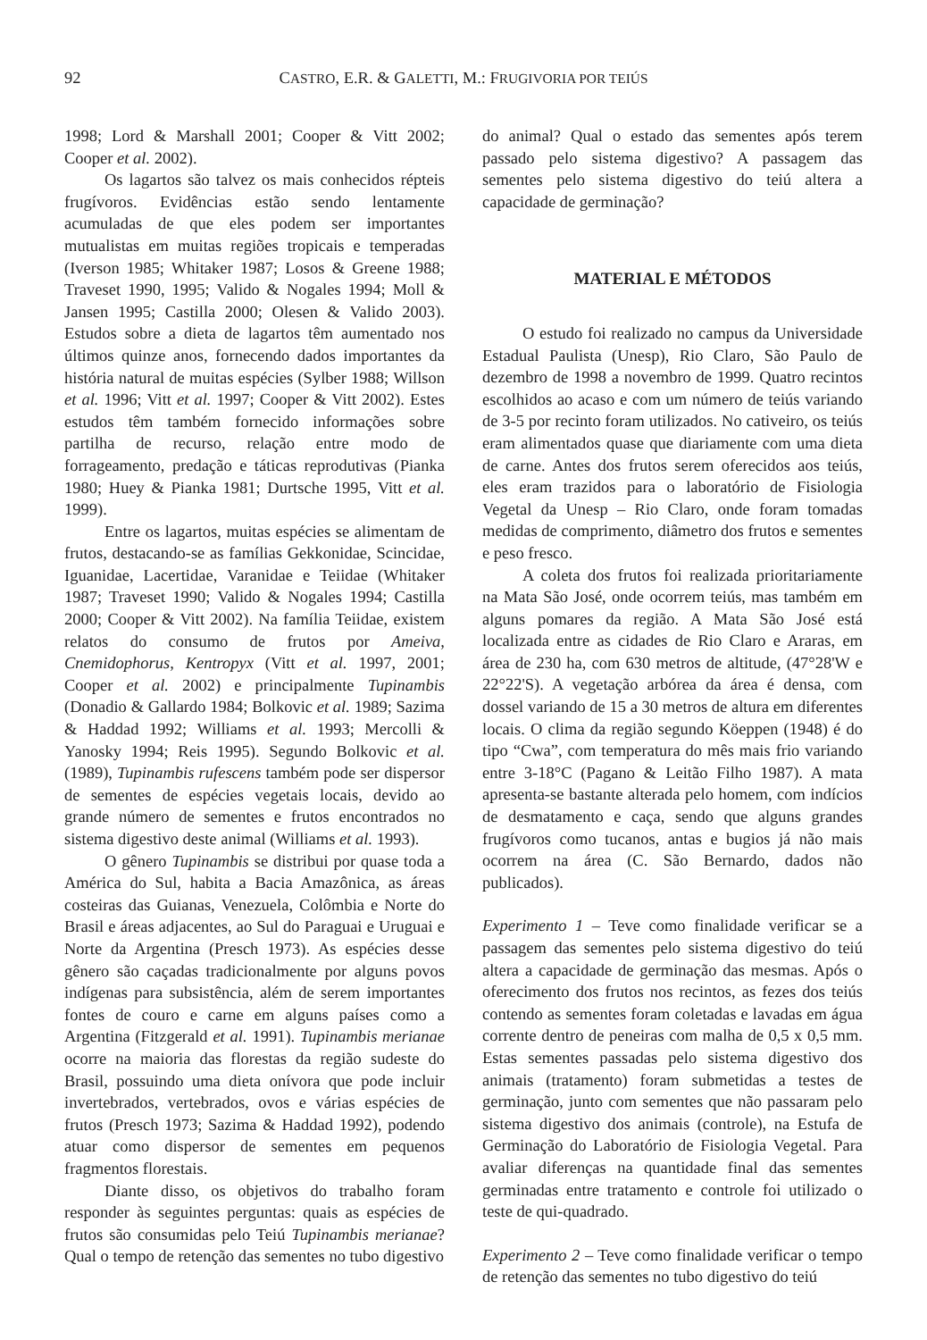92 CASTRO, E.R. & GALETTI, M.: FRUGIVORIA POR TEIÚS
1998; Lord & Marshall 2001; Cooper & Vitt 2002; Cooper et al. 2002).
Os lagartos são talvez os mais conhecidos répteis frugívoros. Evidências estão sendo lentamente acumuladas de que eles podem ser importantes mutualistas em muitas regiões tropicais e temperadas (Iverson 1985; Whitaker 1987; Losos & Greene 1988; Traveset 1990, 1995; Valido & Nogales 1994; Moll & Jansen 1995; Castilla 2000; Olesen & Valido 2003). Estudos sobre a dieta de lagartos têm aumentado nos últimos quinze anos, fornecendo dados importantes da história natural de muitas espécies (Sylber 1988; Willson et al. 1996; Vitt et al. 1997; Cooper & Vitt 2002). Estes estudos têm também fornecido informações sobre partilha de recurso, relação entre modo de forrageamento, predação e táticas reprodutivas (Pianka 1980; Huey & Pianka 1981; Durtsche 1995, Vitt et al. 1999).
Entre os lagartos, muitas espécies se alimentam de frutos, destacando-se as famílias Gekkonidae, Scincidae, Iguanidae, Lacertidae, Varanidae e Teiidae (Whitaker 1987; Traveset 1990; Valido & Nogales 1994; Castilla 2000; Cooper & Vitt 2002). Na família Teiidae, existem relatos do consumo de frutos por Ameiva, Cnemidophorus, Kentropyx (Vitt et al. 1997, 2001; Cooper et al. 2002) e principalmente Tupinambis (Donadio & Gallardo 1984; Bolkovic et al. 1989; Sazima & Haddad 1992; Williams et al. 1993; Mercolli & Yanosky 1994; Reis 1995). Segundo Bolkovic et al. (1989), Tupinambis rufescens também pode ser dispersor de sementes de espécies vegetais locais, devido ao grande número de sementes e frutos encontrados no sistema digestivo deste animal (Williams et al. 1993).
O gênero Tupinambis se distribui por quase toda a América do Sul, habita a Bacia Amazônica, as áreas costeiras das Guianas, Venezuela, Colômbia e Norte do Brasil e áreas adjacentes, ao Sul do Paraguai e Uruguai e Norte da Argentina (Presch 1973). As espécies desse gênero são caçadas tradicionalmente por alguns povos indígenas para subsistência, além de serem importantes fontes de couro e carne em alguns países como a Argentina (Fitzgerald et al. 1991). Tupinambis merianae ocorre na maioria das florestas da região sudeste do Brasil, possuindo uma dieta onívora que pode incluir invertebrados, vertebrados, ovos e várias espécies de frutos (Presch 1973; Sazima & Haddad 1992), podendo atuar como dispersor de sementes em pequenos fragmentos florestais.
Diante disso, os objetivos do trabalho foram responder às seguintes perguntas: quais as espécies de frutos são consumidas pelo Teiú Tupinambis merianae? Qual o tempo de retenção das sementes no tubo digestivo
do animal? Qual o estado das sementes após terem passado pelo sistema digestivo? A passagem das sementes pelo sistema digestivo do teiú altera a capacidade de germinação?
MATERIAL E MÉTODOS
O estudo foi realizado no campus da Universidade Estadual Paulista (Unesp), Rio Claro, São Paulo de dezembro de 1998 a novembro de 1999. Quatro recintos escolhidos ao acaso e com um número de teiús variando de 3-5 por recinto foram utilizados. No cativeiro, os teiús eram alimentados quase que diariamente com uma dieta de carne. Antes dos frutos serem oferecidos aos teiús, eles eram trazidos para o laboratório de Fisiologia Vegetal da Unesp – Rio Claro, onde foram tomadas medidas de comprimento, diâmetro dos frutos e sementes e peso fresco.
A coleta dos frutos foi realizada prioritariamente na Mata São José, onde ocorrem teiús, mas também em alguns pomares da região. A Mata São José está localizada entre as cidades de Rio Claro e Araras, em área de 230 ha, com 630 metros de altitude, (47°28'W e 22°22'S). A vegetação arbórea da área é densa, com dossel variando de 15 a 30 metros de altura em diferentes locais. O clima da região segundo Köeppen (1948) é do tipo “Cwa”, com temperatura do mês mais frio variando entre 3-18°C (Pagano & Leitão Filho 1987). A mata apresenta-se bastante alterada pelo homem, com indícios de desmatamento e caça, sendo que alguns grandes frugívoros como tucanos, antas e bugios já não mais ocorrem na área (C. São Bernardo, dados não publicados).
Experimento 1 – Teve como finalidade verificar se a passagem das sementes pelo sistema digestivo do teiú altera a capacidade de germinação das mesmas. Após o oferecimento dos frutos nos recintos, as fezes dos teiús contendo as sementes foram coletadas e lavadas em água corrente dentro de peneiras com malha de 0,5 x 0,5 mm. Estas sementes passadas pelo sistema digestivo dos animais (tratamento) foram submetidas a testes de germinação, junto com sementes que não passaram pelo sistema digestivo dos animais (controle), na Estufa de Germinação do Laboratório de Fisiologia Vegetal. Para avaliar diferenças na quantidade final das sementes germinadas entre tratamento e controle foi utilizado o teste de qui-quadrado.
Experimento 2 – Teve como finalidade verificar o tempo de retenção das sementes no tubo digestivo do teiú